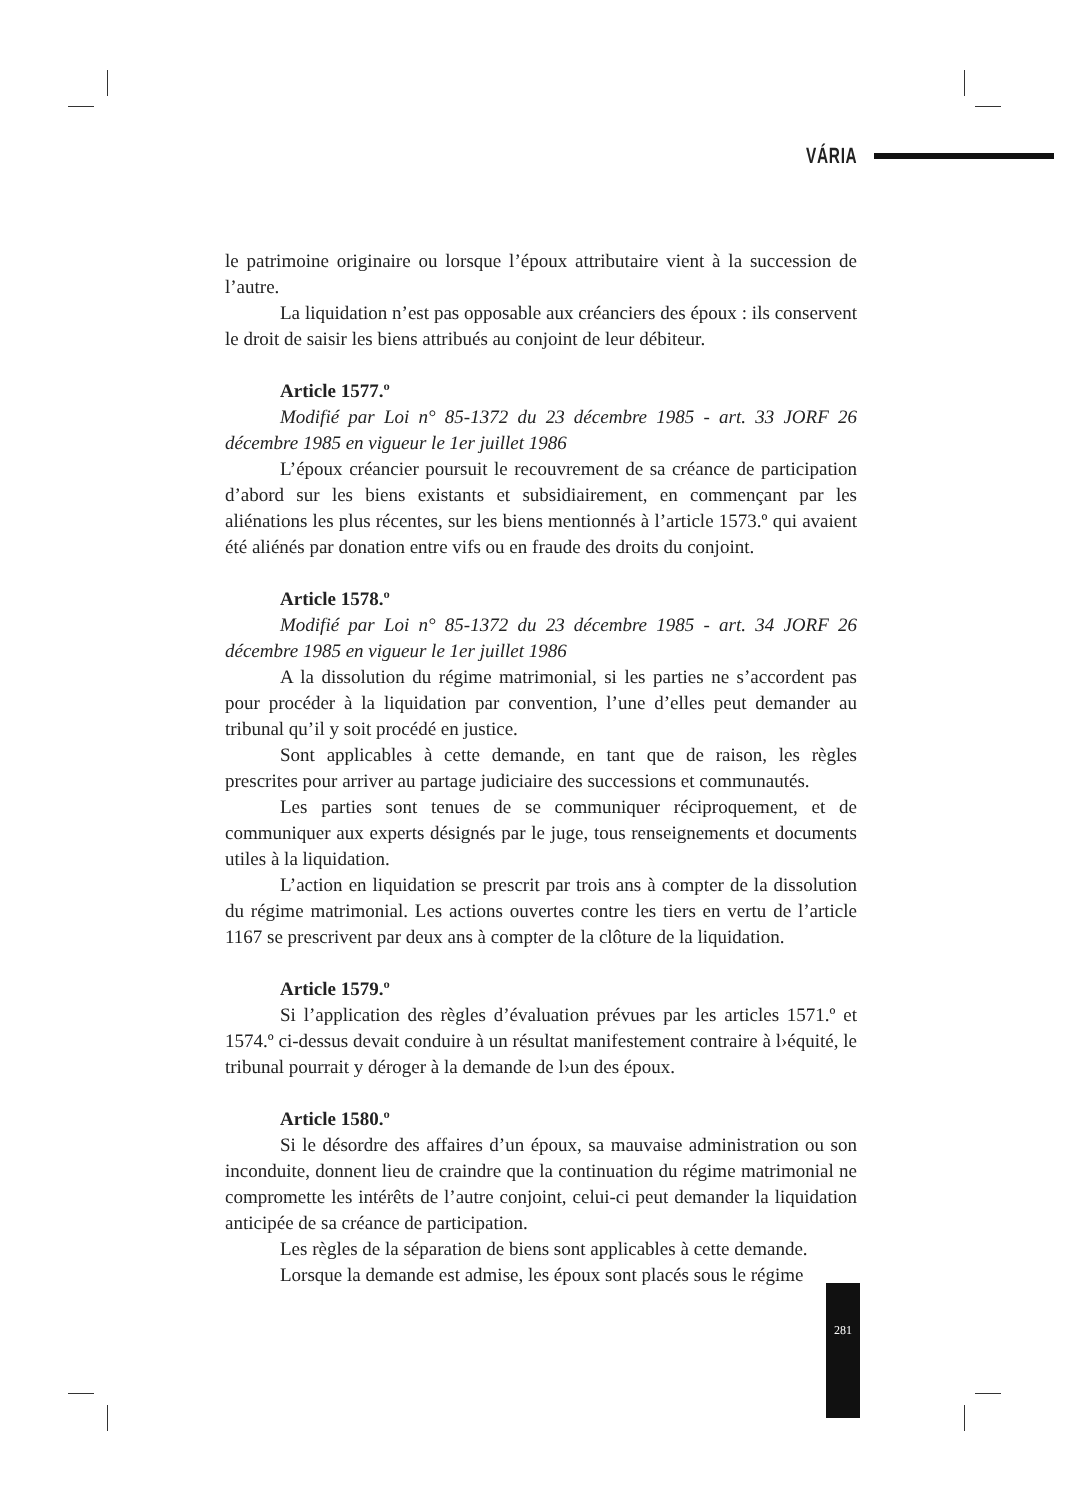VÁRIA
le patrimoine originaire ou lorsque l’époux attributaire vient à la succession de l’autre.
La liquidation n’est pas opposable aux créanciers des époux : ils conservent le droit de saisir les biens attribués au conjoint de leur débiteur.
Article 1577.º
Modifié par Loi n° 85-1372 du 23 décembre 1985 - art. 33 JORF 26 décembre 1985 en vigueur le 1er juillet 1986
L’époux créancier poursuit le recouvrement de sa créance de participation d’abord sur les biens existants et subsidiairement, en commençant par les aliénations les plus récentes, sur les biens mentionnés à l’article 1573.º qui avaient été aliénés par donation entre vifs ou en fraude des droits du conjoint.
Article 1578.º
Modifié par Loi n° 85-1372 du 23 décembre 1985 - art. 34 JORF 26 décembre 1985 en vigueur le 1er juillet 1986
A la dissolution du régime matrimonial, si les parties ne s’accordent pas pour procéder à la liquidation par convention, l’une d’elles peut demander au tribunal qu’il y soit procédé en justice.
Sont applicables à cette demande, en tant que de raison, les règles prescrites pour arriver au partage judiciaire des successions et communautés.
Les parties sont tenues de se communiquer réciproquement, et de communiquer aux experts désignés par le juge, tous renseignements et documents utiles à la liquidation.
L’action en liquidation se prescrit par trois ans à compter de la dissolution du régime matrimonial. Les actions ouvertes contre les tiers en vertu de l’article 1167 se prescrivent par deux ans à compter de la clôture de la liquidation.
Article 1579.º
Si l’application des règles d’évaluation prévues par les articles 1571.º et 1574.º ci-dessus devait conduire à un résultat manifestement contraire à l›équité, le tribunal pourrait y déroger à la demande de l›un des époux.
Article 1580.º
Si le désordre des affaires d’un époux, sa mauvaise administration ou son inconduite, donnent lieu de craindre que la continuation du régime matrimonial ne compromette les intérêts de l’autre conjoint, celui-ci peut demander la liquidation anticipée de sa créance de participation.
Les règles de la séparation de biens sont applicables à cette demande.
Lorsque la demande est admise, les époux sont placés sous le régime
281